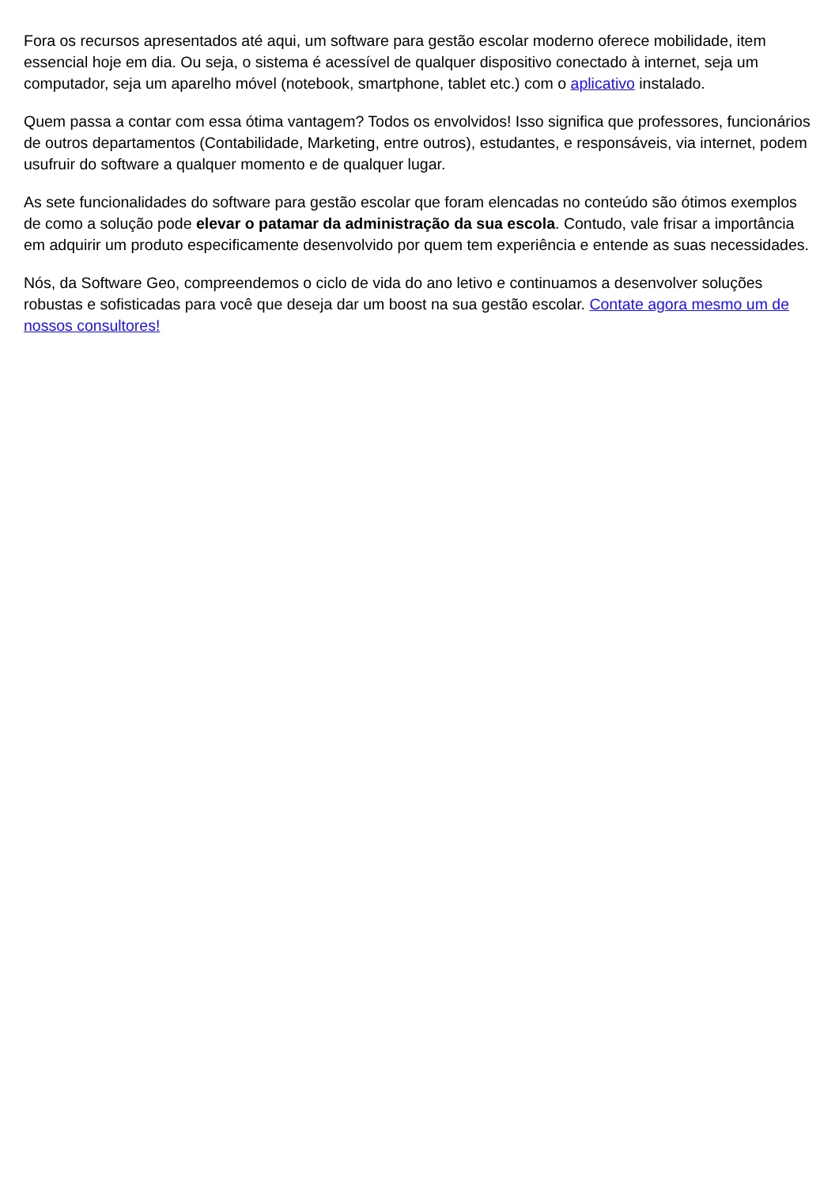Fora os recursos apresentados até aqui, um software para gestão escolar moderno oferece mobilidade, item essencial hoje em dia. Ou seja, o sistema é acessível de qualquer dispositivo conectado à internet, seja um computador, seja um aparelho móvel (notebook, smartphone, tablet etc.) com o aplicativo instalado.
Quem passa a contar com essa ótima vantagem? Todos os envolvidos! Isso significa que professores, funcionários de outros departamentos (Contabilidade, Marketing, entre outros), estudantes, e responsáveis, via internet, podem usufruir do software a qualquer momento e de qualquer lugar.
As sete funcionalidades do software para gestão escolar que foram elencadas no conteúdo são ótimos exemplos de como a solução pode elevar o patamar da administração da sua escola. Contudo, vale frisar a importância em adquirir um produto especificamente desenvolvido por quem tem experiência e entende as suas necessidades.
Nós, da Software Geo, compreendemos o ciclo de vida do ano letivo e continuamos a desenvolver soluções robustas e sofisticadas para você que deseja dar um boost na sua gestão escolar. Contate agora mesmo um de nossos consultores!